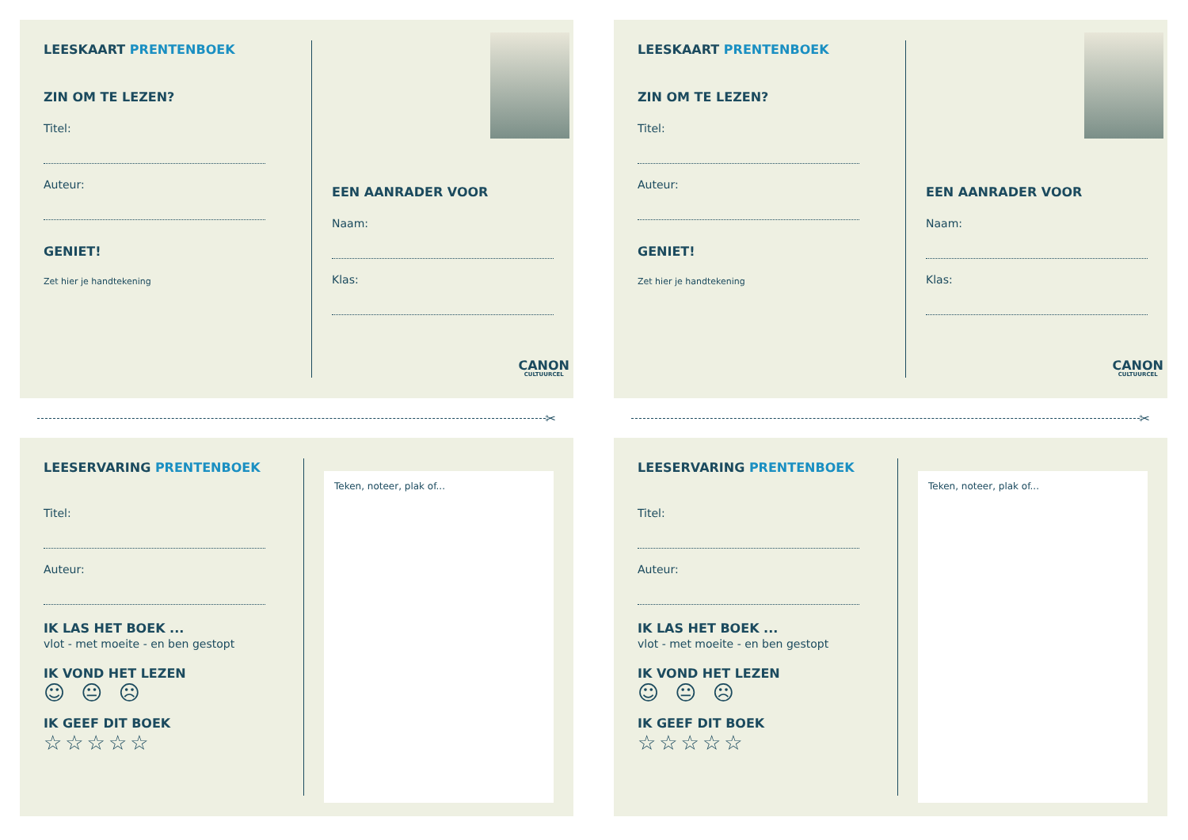LEESKAART PRENTENBOEK
ZIN OM TE LEZEN?
Titel:
Auteur:
GENIET!
Zet hier je handtekening
EEN AANRADER VOOR
Naam:
Klas:
CANON
CULTUURCEL
✂
LEESKAART PRENTENBOEK
ZIN OM TE LEZEN?
Titel:
Auteur:
GENIET!
Zet hier je handtekening
EEN AANRADER VOOR
Naam:
Klas:
CANON
CULTUURCEL
✂
LEESERVARING PRENTENBOEK
Titel:
Auteur:
IK LAS HET BOEK ...
vlot - met moeite - en ben gestopt
IK VOND HET LEZEN
☺ 😐 ☹
IK GEEF DIT BOEK
☆☆☆☆☆
Teken, noteer, plak of...
LEESERVARING PRENTENBOEK
Titel:
Auteur:
IK LAS HET BOEK ...
vlot - met moeite - en ben gestopt
IK VOND HET LEZEN
☺ 😐 ☹
IK GEEF DIT BOEK
☆☆☆☆☆
Teken, noteer, plak of...